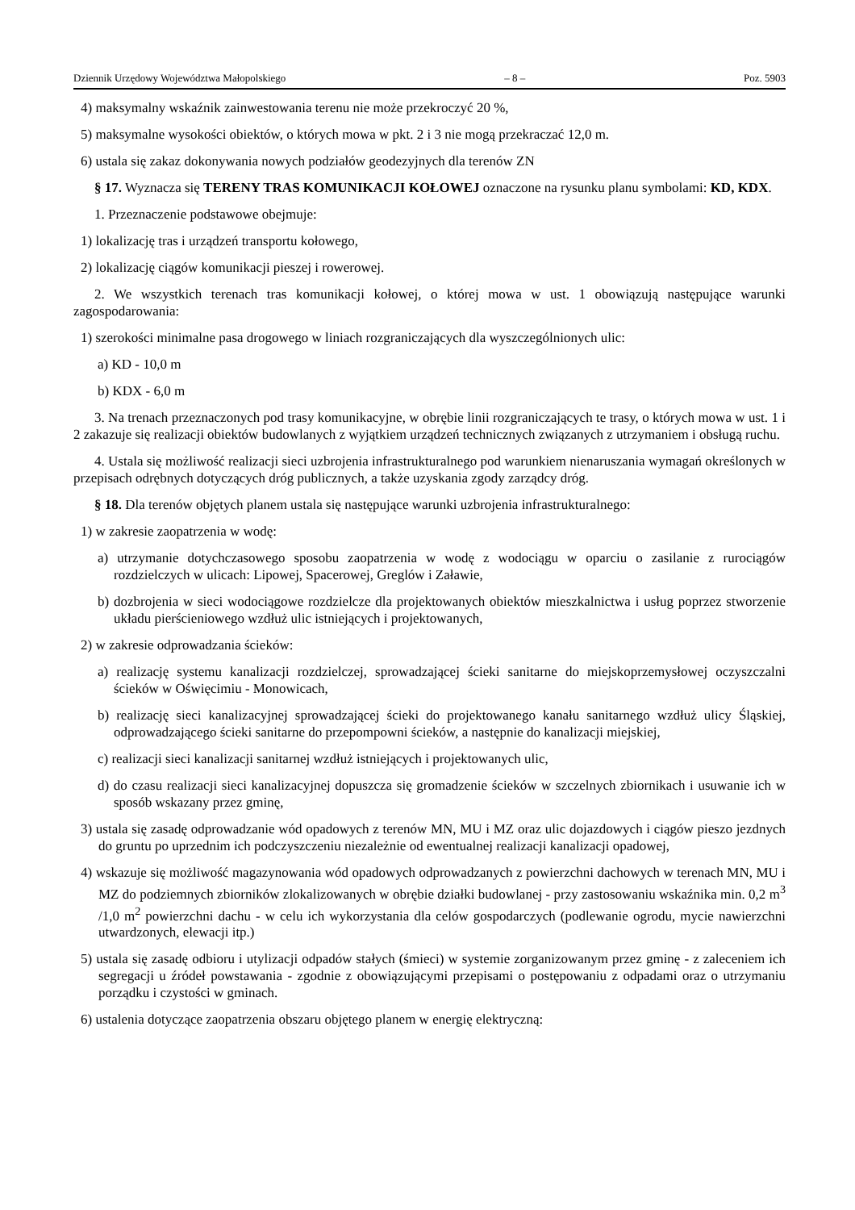Dziennik Urzędowy Województwa Małopolskiego – 8 – Poz. 5903
4) maksymalny wskaźnik zainwestowania terenu nie może przekroczyć 20 %,
5) maksymalne wysokości obiektów, o których mowa w pkt. 2 i 3 nie mogą przekraczać 12,0 m.
6) ustala się zakaz dokonywania nowych podziałów geodezyjnych dla terenów ZN
§ 17. Wyznacza się TERENY TRAS KOMUNIKACJI KOŁOWEJ oznaczone na rysunku planu symbolami: KD, KDX.
1. Przeznaczenie podstawowe obejmuje:
1) lokalizację tras i urządzeń transportu kołowego,
2) lokalizację ciągów komunikacji pieszej i rowerowej.
2. We wszystkich terenach tras komunikacji kołowej, o której mowa w ust. 1 obowiązują następujące warunki zagospodarowania:
1) szerokości minimalne pasa drogowego w liniach rozgraniczających dla wyszczególnionych ulic:
a) KD - 10,0 m
b) KDX - 6,0 m
3. Na trenach przeznaczonych pod trasy komunikacyjne, w obrębie linii rozgraniczających te trasy, o których mowa w ust. 1 i 2 zakazuje się realizacji obiektów budowlanych z wyjątkiem urządzeń technicznych związanych z utrzymaniem i obsługą ruchu.
4. Ustala się możliwość realizacji sieci uzbrojenia infrastrukturalnego pod warunkiem nienaruszania wymagań określonych w przepisach odrębnych dotyczących dróg publicznych, a także uzyskania zgody zarządcy dróg.
§ 18. Dla terenów objętych planem ustala się następujące warunki uzbrojenia infrastrukturalnego:
1) w zakresie zaopatrzenia w wodę:
a) utrzymanie dotychczasowego sposobu zaopatrzenia w wodę z wodociągu w oparciu o zasilanie z rurociągów rozdzielczych w ulicach: Lipowej, Spacerowej, Greglów i Załawie,
b) dozbrojenia w sieci wodociągowe rozdzielcze dla projektowanych obiektów mieszkalnictwa i usług poprzez stworzenie układu pierścieniowego wzdłuż ulic istniejących i projektowanych,
2) w zakresie odprowadzania ścieków:
a) realizację systemu kanalizacji rozdzielczej, sprowadzającej ścieki sanitarne do miejskoprzemysłowej oczyszczalni ścieków w Oświęcimiu - Monowicach,
b) realizację sieci kanalizacyjnej sprowadzającej ścieki do projektowanego kanału sanitarnego wzdłuż ulicy Śląskiej, odprowadzającego ścieki sanitarne do przepompowni ścieków, a następnie do kanalizacji miejskiej,
c) realizacji sieci kanalizacji sanitarnej wzdłuż istniejących i projektowanych ulic,
d) do czasu realizacji sieci kanalizacyjnej dopuszcza się gromadzenie ścieków w szczelnych zbiornikach i usuwanie ich w sposób wskazany przez gminę,
3) ustala się zasadę odprowadzanie wód opadowych z terenów MN, MU i MZ oraz ulic dojazdowych i ciągów pieszo jezdnych do gruntu po uprzednim ich podczyszczeniu niezależnie od ewentualnej realizacji kanalizacji opadowej,
4) wskazuje się możliwość magazynowania wód opadowych odprowadzanych z powierzchni dachowych w terenach MN, MU i MZ do podziemnych zbiorników zlokalizowanych w obrębie działki budowlanej - przy zastosowaniu wskaźnika min. 0,2 m<sup>3</sup> /1,0 m<sup>2</sup> powierzchni dachu - w celu ich wykorzystania dla celów gospodarczych (podlewanie ogrodu, mycie nawierzchni utwardzonych, elewacji itp.)
5) ustala się zasadę odbioru i utylizacji odpadów stałych (śmieci) w systemie zorganizowanym przez gminę - z zaleceniem ich segregacji u źródeł powstawania - zgodnie z obowiązującymi przepisami o postępowaniu z odpadami oraz o utrzymaniu porządku i czystości w gminach.
6) ustalenia dotyczące zaopatrzenia obszaru objętego planem w energię elektryczną: